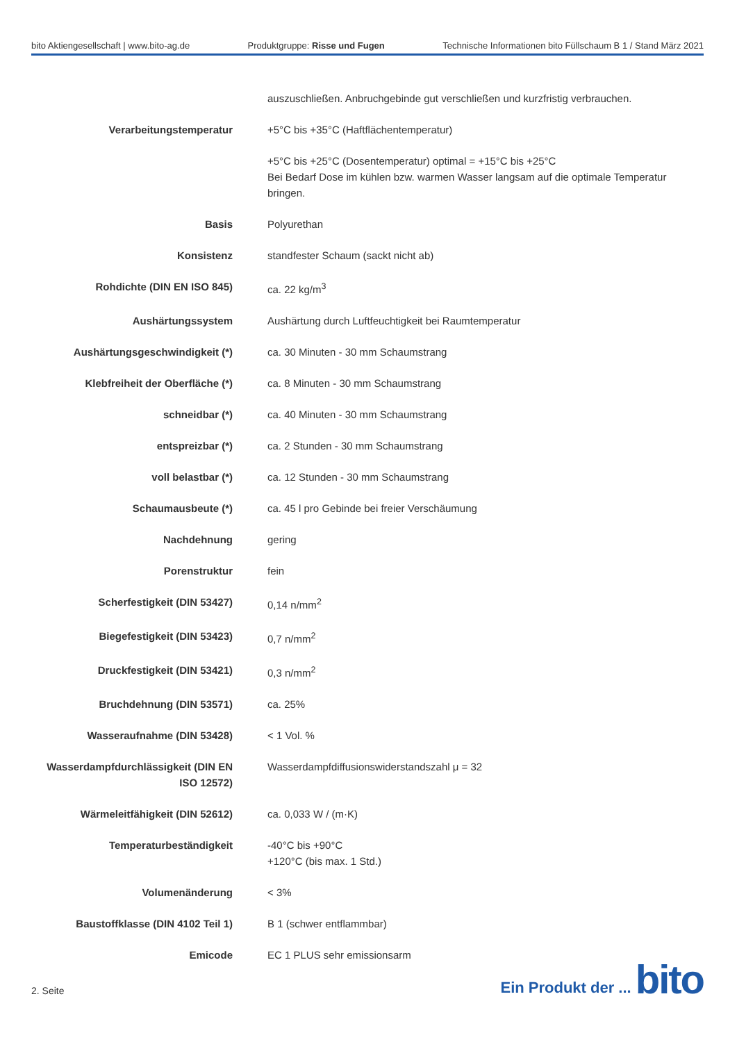bito Aktiengesellschaft | www.bito-ag.de Produktgruppe: Risse und Fugen Technische Informationen bito Füllschaum B 1 / Stand März 2021
| | auszuschließen. Anbruchgebinde gut verschließen und kurzfristig verbrauchen. |
| Verarbeitungstemperatur | +5°C bis +35°C (Haftflächentemperatur) |
| | +5°C bis +25°C (Dosentemperatur) optimal = +15°C bis +25°C Bei Bedarf Dose im kühlen bzw. warmen Wasser langsam auf die optimale Temperatur bringen. |
| Basis | Polyurethan |
| Konsistenz | standfester Schaum (sackt nicht ab) |
| Rohdichte (DIN EN ISO 845) | ca. 22 kg/m<sup>3</sup> |
| Aushärtungssystem | Aushärtung durch Luftfeuchtigkeit bei Raumtemperatur |
| Aushärtungsgeschwindigkeit (*) | ca. 30 Minuten - 30 mm Schaumstrang |
| Klebfreiheit der Oberfläche (*) | ca. 8 Minuten - 30 mm Schaumstrang |
| schneidbar (*) | ca. 40 Minuten - 30 mm Schaumstrang |
| entspreizbar (*) | ca. 2 Stunden - 30 mm Schaumstrang |
| voll belastbar (*) | ca. 12 Stunden - 30 mm Schaumstrang |
| Schaumausbeute (*) | ca. 45 l pro Gebinde bei freier Verschäumung |
| Nachdehnung | gering |
| Porenstruktur | fein |
| Scherfestigkeit (DIN 53427) | 0,14 n/mm<sup>2</sup> |
| Biegefestigkeit (DIN 53423) | 0,7 n/mm<sup>2</sup> |
| Druckfestigkeit (DIN 53421) | 0,3 n/mm<sup>2</sup> |
| Bruchdehnung (DIN 53571) | ca. 25% |
| Wasseraufnahme (DIN 53428) | < 1 Vol. % |
| Wasserdampfdurchlässigkeit (DIN EN ISO 12572) | Wasserdampfdiffusionswiderstandszahl μ = 32 |
| Wärmeleitfähigkeit (DIN 52612) | ca. 0,033 W / (m·K) |
| Temperaturbeständigkeit | -40°C bis +90°C +120°C (bis max. 1 Std.) |
| Volumenänderung | < 3% |
| Baustoffklasse (DIN 4102 Teil 1) | B 1 (schwer entflammbar) |
| Emicode | EC 1 PLUS sehr emissionsarm |
2. Seite
Ein Produkt der ... bito